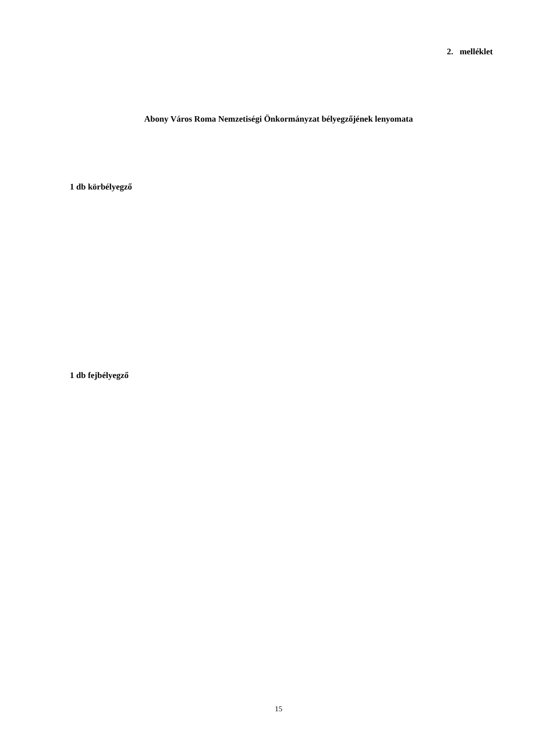2. melléklet
Abony Város Roma Nemzetiségi Önkormányzat bélyegzőjének lenyomata
1 db körbélyegző
1 db fejbélyegző
15